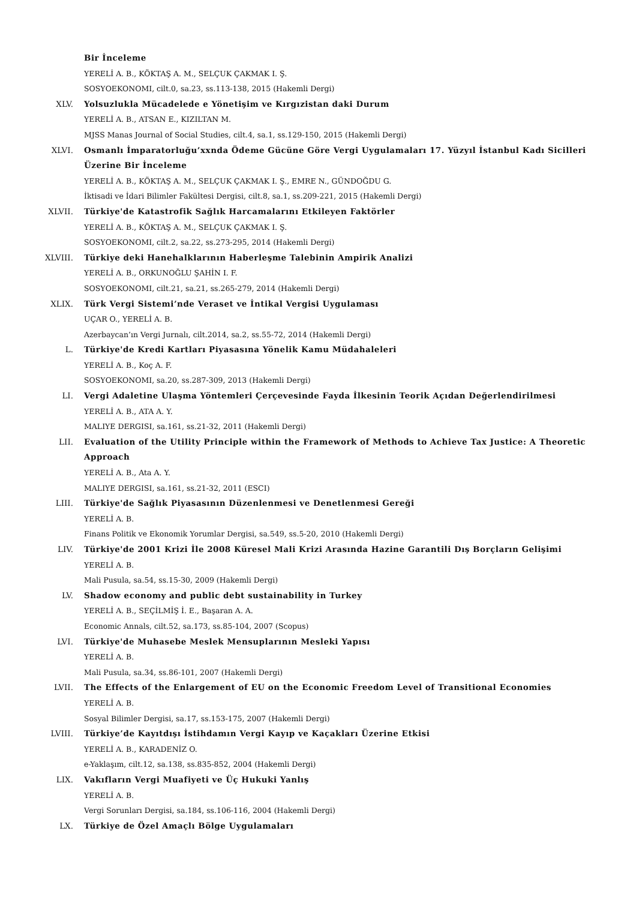Bir İnceleme
YERELİ A. B., KÖKTAŞ A. M., SELÇUK ÇAKMAK I. Ş.
SOSYOEKONOMI, cilt.0, sa.23, ss.113-138, 2015 (Hakemli Dergi)
XLV. Yolsuzlukla Mücadelede e Yönetişim ve Kırgızistan daki Durum
YERELİ A. B., ATSAN E., KIZILTAN M.
MJSS Manas Journal of Social Studies, cilt.4, sa.1, ss.129-150, 2015 (Hakemli Dergi)
XLVI. Osmanlı İmparatorluğu’xxnda Ödeme Gücüne Göre Vergi Uygulamaları 17. Yüzyıl İstanbul Kadı Sicilleri Üzerine Bir İnceleme
YERELİ A. B., KÖKTAŞ A. M., SELÇUK ÇAKMAK I. Ş., EMRE N., GÜNDOĞDU G.
İktisadi ve İdari Bilimler Fakültesi Dergisi, cilt.8, sa.1, ss.209-221, 2015 (Hakemli Dergi)
XLVII. Türkiye'de Katastrofik Sağlık Harcamalarını Etkileyen Faktörler
YERELİ A. B., KÖKTAŞ A. M., SELÇUK ÇAKMAK I. Ş.
SOSYOEKONOMI, cilt.2, sa.22, ss.273-295, 2014 (Hakemli Dergi)
XLVIII. Türkiye deki Hanehalklarının Haberleşme Talebinin Ampirik Analizi
YERELİ A. B., ORKUNOĞLU ŞAHİN I. F.
SOSYOEKONOMI, cilt.21, sa.21, ss.265-279, 2014 (Hakemli Dergi)
XLIX. Türk Vergi Sistemi’nde Veraset ve İntikal Vergisi Uygulaması
UÇAR O., YERELİ A. B.
Azerbaycan’ın Vergi Jurnalı, cilt.2014, sa.2, ss.55-72, 2014 (Hakemli Dergi)
L. Türkiye'de Kredi Kartları Piyasasına Yönelik Kamu Müdahaleleri
YERELİ A. B., Koç A. F.
SOSYOEKONOMI, sa.20, ss.287-309, 2013 (Hakemli Dergi)
LI. Vergi Adaletine Ulaşma Yöntemleri Çerçevesinde Fayda İlkesinin Teorik Açıdan Değerlendirilmesi
YERELİ A. B., ATA A. Y.
MALIYE DERGISI, sa.161, ss.21-32, 2011 (Hakemli Dergi)
LII. Evaluation of the Utility Principle within the Framework of Methods to Achieve Tax Justice: A Theoretic Approach
YERELİ A. B., Ata A. Y.
MALIYE DERGISI, sa.161, ss.21-32, 2011 (ESCI)
LIII. Türkiye'de Sağlık Piyasasının Düzenlenmesi ve Denetlenmesi Gereği
YERELİ A. B.
Finans Politik ve Ekonomik Yorumlar Dergisi, sa.549, ss.5-20, 2010 (Hakemli Dergi)
LIV. Türkiye'de 2001 Krizi İle 2008 Küresel Mali Krizi Arasında Hazine Garantili Dış Borçların Gelişimi
YERELİ A. B.
Mali Pusula, sa.54, ss.15-30, 2009 (Hakemli Dergi)
LV. Shadow economy and public debt sustainability in Turkey
YERELİ A. B., SEÇİLMİŞ İ. E., Başaran A. A.
Economic Annals, cilt.52, sa.173, ss.85-104, 2007 (Scopus)
LVI. Türkiye'de Muhasebe Meslek Mensuplarının Mesleki Yapısı
YERELİ A. B.
Mali Pusula, sa.34, ss.86-101, 2007 (Hakemli Dergi)
LVII. The Effects of the Enlargement of EU on the Economic Freedom Level of Transitional Economies
YERELİ A. B.
Sosyal Bilimler Dergisi, sa.17, ss.153-175, 2007 (Hakemli Dergi)
LVIII. Türkiye’de Kayıtdışı İstihdamın Vergi Kayıp ve Kaçakları Üzerine Etkisi
YERELİ A. B., KARADENİZ O.
e-Yaklaşım, cilt.12, sa.138, ss.835-852, 2004 (Hakemli Dergi)
LIX. Vakıfların Vergi Muafiyeti ve Üç Hukuki Yanlış
YERELİ A. B.
Vergi Sorunları Dergisi, sa.184, ss.106-116, 2004 (Hakemli Dergi)
LX. Türkiye de Özel Amaçlı Bölge Uygulamaları